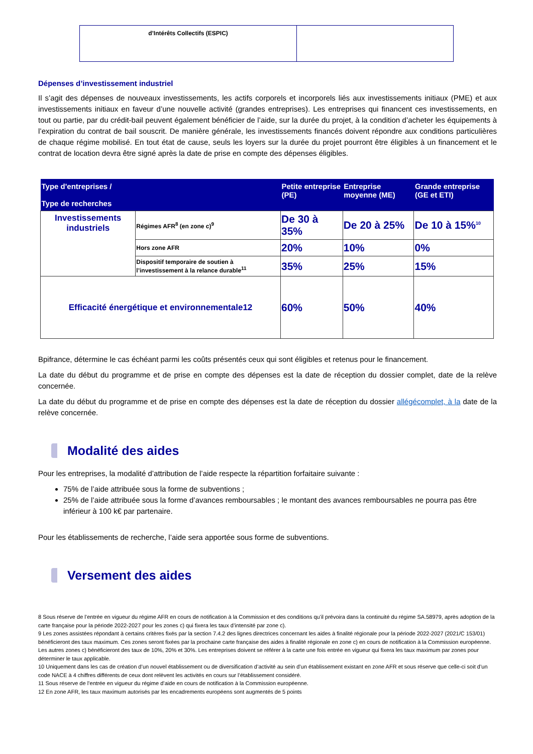| d’Intérêts Collectifs (ESPIC) | |
Dépenses d’investissement industriel
Il s’agit des dépenses de nouveaux investissements, les actifs corporels et incorporels liés aux investissements initiaux (PME) et aux investissements initiaux en faveur d’une nouvelle activité (grandes entreprises). Les entreprises qui financent ces investissements, en tout ou partie, par du crédit-bail peuvent également bénéficier de l’aide, sur la durée du projet, à la condition d’acheter les équipements à l’expiration du contrat de bail souscrit. De manière générale, les investissements financés doivent répondre aux conditions particulières de chaque régime mobilisé. En tout état de cause, seuls les loyers sur la durée du projet pourront être éligibles à un financement et le contrat de location devra être signé après la date de prise en compte des dépenses éligibles.
| Type d'entreprises / Type de recherches | | Petite entreprise (PE) | Entreprise moyenne (ME) | Grande entreprise (GE et ETI) |
| --- | --- | --- | --- | --- |
| Investissements industriels | Régimes AFR<sup>8</sup> (en zone c)<sup>9</sup> | De 30 à 35% | De 20 à 25% | De 10 à 15%<sup>10</sup> |
| | Hors zone AFR | 20% | 10% | 0% |
| | Dispositif temporaire de soutien à l’investissement à la relance durable<sup>11</sup> | 35% | 25% | 15% |
| Efficacité énergétique et environnementale12 | | 60% | 50% | 40% |
Bpifrance, détermine le cas échéant parmi les coûts présentés ceux qui sont éligibles et retenus pour le financement.
La date du début du programme et de prise en compte des dépenses est la date de réception du dossier complet, date de la relève concernée.
La date du début du programme et de prise en compte des dépenses est la date de réception du dossier allégécomplet, à la date de la relève concernée.
Modalité des aides
Pour les entreprises, la modalité d’attribution de l’aide respecte la répartition forfaitaire suivante :
75% de l’aide attribuée sous la forme de subventions ;
25% de l’aide attribuée sous la forme d’avances remboursables ; le montant des avances remboursables ne pourra pas être inférieur à 100 k€ par partenaire.
Pour les établissements de recherche, l’aide sera apportée sous forme de subventions.
Versement des aides
8 Sous réserve de l’entrée en vigueur du régime AFR en cours de notification à la Commission et des conditions qu’il prévoira dans la continuité du régime SA.58979, après adoption de la carte française pour la période 2022-2027 pour les zones c) qui fixera les taux d’intensité par zone c).
9 Les zones assistées répondant à certains critères fixés par la section 7.4.2 des lignes directrices concernant les aides à finalité régionale pour la période 2022-2027 (2021/C 153/01) bénéficieront des taux maximum. Ces zones seront fixées par la prochaine carte française des aides à finalité régionale en zone c) en cours de notification à la Commission européenne. Les autres zones c) bénéficieront des taux de 10%, 20% et 30%. Les entreprises doivent se référer à la carte une fois entrée en vigueur qui fixera les taux maximum par zones pour déterminer le taux applicable.
10 Uniquement dans les cas de création d’un nouvel établissement ou de diversification d’activité au sein d’un établissement existant en zone AFR et sous réserve que celle-ci soit d’un code NACE à 4 chiffres différents de ceux dont relèvent les activités en cours sur l’établissement considéré.
11 Sous réserve de l’entrée en vigueur du régime d’aide en cours de notification à la Commission européenne.
12 En zone AFR, les taux maximum autorisés par les encadrements européens sont augmentés de 5 points